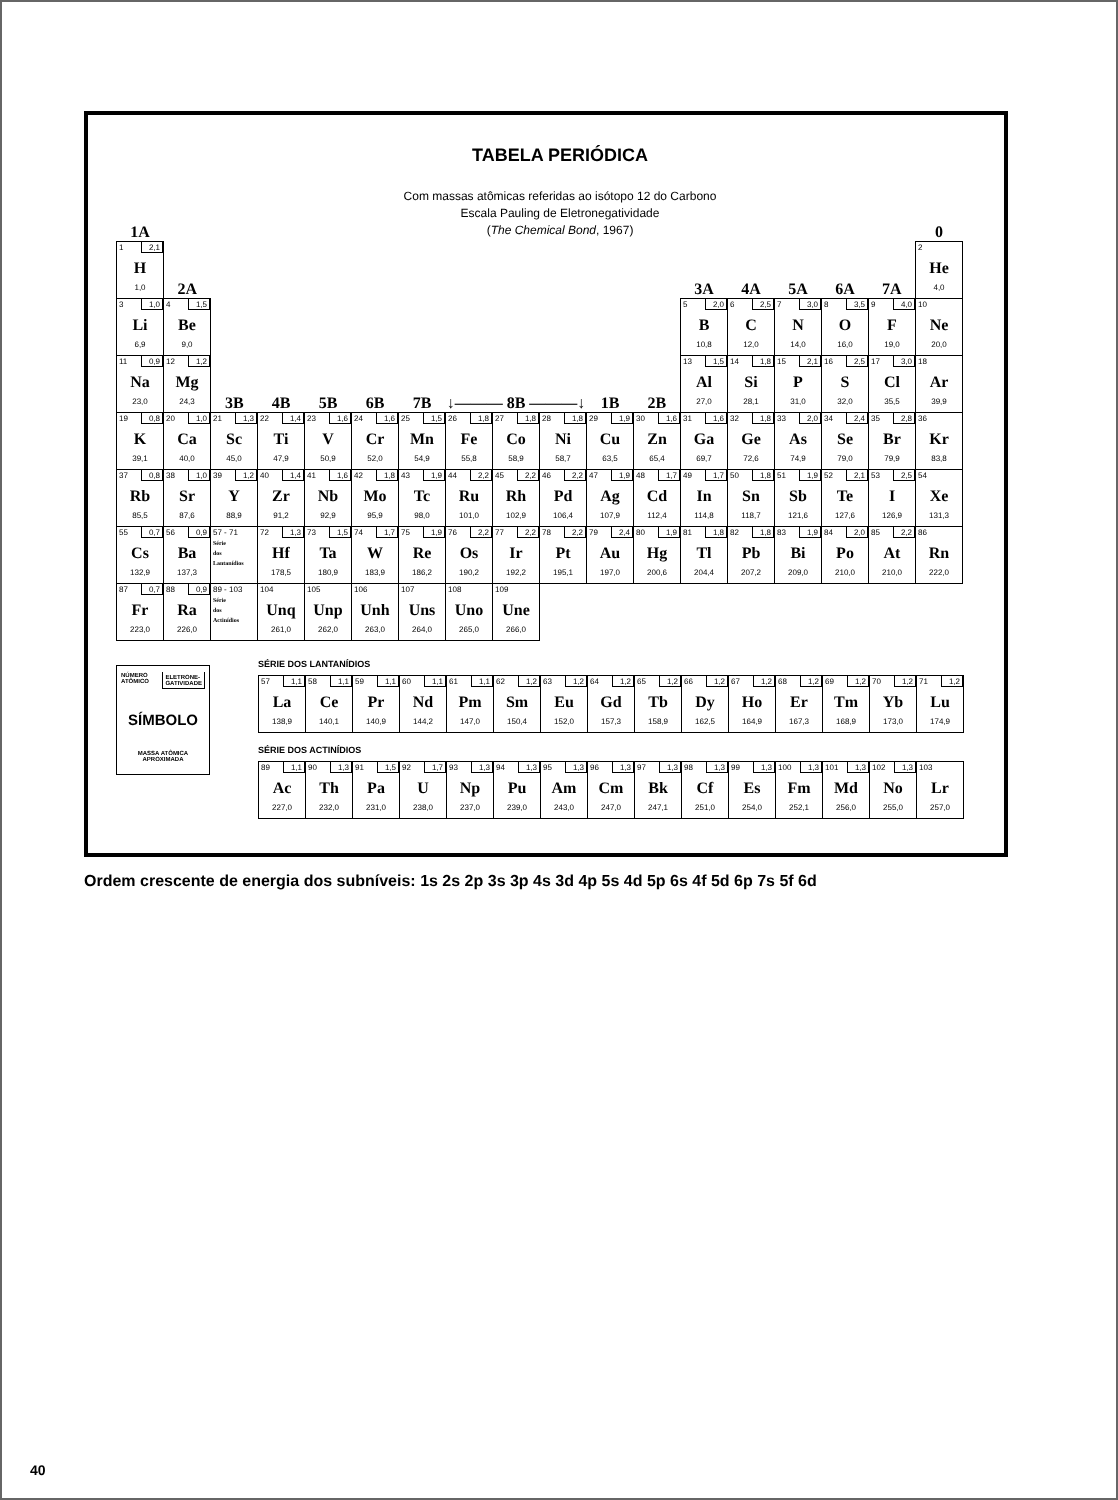TABELA PERIÓDICA
Com massas atômicas referidas ao isótopo 12 do Carbono
Escala Pauling de Eletronegatividade
(The Chemical Bond, 1967)
| 1A | | | | | | | | | | | | | | | | | 0 |
| 1 2,1 H 1,0 | 2A | | | | | | | | | | | 3A | 4A | 5A | 6A | 7A | 2 He 4,0 |
| 3 1,0 Li 6,9 | 4 1,5 Be 9,0 | | | | | | | | | | | 5 2,0 B 10,8 | 6 2,5 C 12,0 | 7 3,0 N 14,0 | 8 3,5 O 16,0 | 9 4,0 F 19,0 | 10 Ne 20,0 |
| 11 0,9 Na 23,0 | 12 1,2 Mg 24,3 | 3B | 4B | 5B | 6B | 7B | ↓——— 8B ———↓ | | | 1B | 2B | 13 1,5 Al 27,0 | 14 1,8 Si 28,1 | 15 2,1 P 31,0 | 16 2,5 S 32,0 | 17 3,0 Cl 35,5 | 18 Ar 39,9 |
| 19 0,8 K 39,1 | 20 1,0 Ca 40,0 | 21 1,3 Sc 45,0 | 22 1,4 Ti 47,9 | 23 1,6 V 50,9 | 24 1,6 Cr 52,0 | 25 1,5 Mn 54,9 | 26 1,8 Fe 55,8 | 27 1,8 Co 58,9 | 28 1,8 Ni 58,7 | 29 1,9 Cu 63,5 | 30 1,6 Zn 65,4 | 31 1,6 Ga 69,7 | 32 1,8 Ge 72,6 | 33 2,0 As 74,9 | 34 2,4 Se 79,0 | 35 2,8 Br 79,9 | 36 Kr 83,8 |
| 37 0,8 Rb 85,5 | 38 1,0 Sr 87,6 | 39 1,2 Y 88,9 | 40 1,4 Zr 91,2 | 41 1,6 Nb 92,9 | 42 1,8 Mo 95,9 | 43 1,9 Tc 98,0 | 44 2,2 Ru 101,0 | 45 2,2 Rh 102,9 | 46 2,2 Pd 106,4 | 47 1,9 Ag 107,9 | 48 1,7 Cd 112,4 | 49 1,7 In 114,8 | 50 1,8 Sn 118,7 | 51 1,9 Sb 121,6 | 52 2,1 Te 127,6 | 53 2,5 I 126,9 | 54 Xe 131,3 |
| 55 0,7 Cs 132,9 | 56 0,9 Ba 137,3 | 57 - 71 Série dos Lantanídios | 72 1,3 Hf 178,5 | 73 1,5 Ta 180,9 | 74 1,7 W 183,9 | 75 1,9 Re 186,2 | 76 2,2 Os 190,2 | 77 2,2 Ir 192,2 | 78 2,2 Pt 195,1 | 79 2,4 Au 197,0 | 80 1,9 Hg 200,6 | 81 1,8 Tl 204,4 | 82 1,8 Pb 207,2 | 83 1,9 Bi 209,0 | 84 2,0 Po 210,0 | 85 2,2 At 210,0 | 86 Rn 222,0 |
| 87 0,7 Fr 223,0 | 88 0,9 Ra 226,0 | 89 - 103 Série dos Actinídios | 104 Unq 261,0 | 105 Unp 262,0 | 106 Unh 263,0 | 107 Uns 264,0 | 108 Uno 265,0 | 109 Une 266,0 | | | | | | | | | |
NÚMERO
ATÔMICO ELETRONE-
GATIVIDADE
SÍMBOLO
MASSA ATÔMICA
APROXIMADA
SÉRIE DOS LANTANÍDIOS
| 57 1,1 La 138,9 | 58 1,1 Ce 140,1 | 59 1,1 Pr 140,9 | 60 1,1 Nd 144,2 | 61 1,1 Pm 147,0 | 62 1,2 Sm 150,4 | 63 1,2 Eu 152,0 | 64 1,2 Gd 157,3 | 65 1,2 Tb 158,9 | 66 1,2 Dy 162,5 | 67 1,2 Ho 164,9 | 68 1,2 Er 167,3 | 69 1,2 Tm 168,9 | 70 1,2 Yb 173,0 | 71 1,2 Lu 174,9 |
SÉRIE DOS ACTINÍDIOS
| 89 1,1 Ac 227,0 | 90 1,3 Th 232,0 | 91 1,5 Pa 231,0 | 92 1,7 U 238,0 | 93 1,3 Np 237,0 | 94 1,3 Pu 239,0 | 95 1,3 Am 243,0 | 96 1,3 Cm 247,0 | 97 1,3 Bk 247,1 | 98 1,3 Cf 251,0 | 99 1,3 Es 254,0 | 100 1,3 Fm 252,1 | 101 1,3 Md 256,0 | 102 1,3 No 255,0 | 103 Lr 257,0 |
Ordem crescente de energia dos subníveis: 1s 2s 2p 3s 3p 4s 3d 4p 5s 4d 5p 6s 4f 5d 6p 7s 5f 6d
40